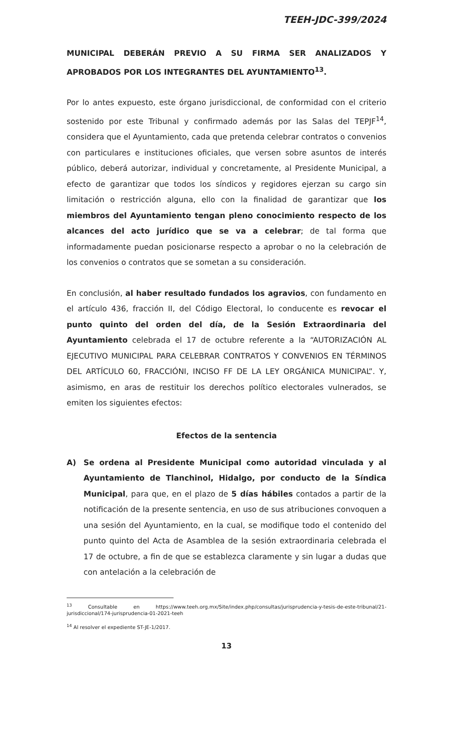TEEH-JDC-399/2024
MUNICIPAL DEBERÁN PREVIO A SU FIRMA SER ANALIZADOS Y APROBADOS POR LOS INTEGRANTES DEL AYUNTAMIENTO<sup>13</sup>.
Por lo antes expuesto, este órgano jurisdiccional, de conformidad con el criterio sostenido por este Tribunal y confirmado además por las Salas del TEPJF<sup>14</sup>, considera que el Ayuntamiento, cada que pretenda celebrar contratos o convenios con particulares e instituciones oficiales, que versen sobre asuntos de interés público, deberá autorizar, individual y concretamente, al Presidente Municipal, a efecto de garantizar que todos los síndicos y regidores ejerzan su cargo sin limitación o restricción alguna, ello con la finalidad de garantizar que los miembros del Ayuntamiento tengan pleno conocimiento respecto de los alcances del acto jurídico que se va a celebrar; de tal forma que informadamente puedan posicionarse respecto a aprobar o no la celebración de los convenios o contratos que se sometan a su consideración.
En conclusión, al haber resultado fundados los agravios, con fundamento en el artículo 436, fracción II, del Código Electoral, lo conducente es revocar el punto quinto del orden del día, de la Sesión Extraordinaria del Ayuntamiento celebrada el 17 de octubre referente a la “AUTORIZACIÓN AL EJECUTIVO MUNICIPAL PARA CELEBRAR CONTRATOS Y CONVENIOS EN TÉRMINOS DEL ARTÍCULO 60, FRACCIÓNI, INCISO FF DE LA LEY ORGÁNICA MUNICIPAL”. Y, asimismo, en aras de restituir los derechos político electorales vulnerados, se emiten los siguientes efectos:
Efectos de la sentencia
A) Se ordena al Presidente Municipal como autoridad vinculada y al Ayuntamiento de Tlanchinol, Hidalgo, por conducto de la Síndica Municipal, para que, en el plazo de 5 días hábiles contados a partir de la notificación de la presente sentencia, en uso de sus atribuciones convoquen a una sesión del Ayuntamiento, en la cual, se modifique todo el contenido del punto quinto del Acta de Asamblea de la sesión extraordinaria celebrada el 17 de octubre, a fin de que se establezca claramente y sin lugar a dudas que con antelación a la celebración de
<sup>13</sup> Consultable en https://www.teeh.org.mx/Site/index.php/consultas/jurisprudencia-y-tesis-de-este-tribunal/21-jurisdiccional/174-jurisprudencia-01-2021-teeh
<sup>14</sup> Al resolver el expediente ST-JE-1/2017.
13